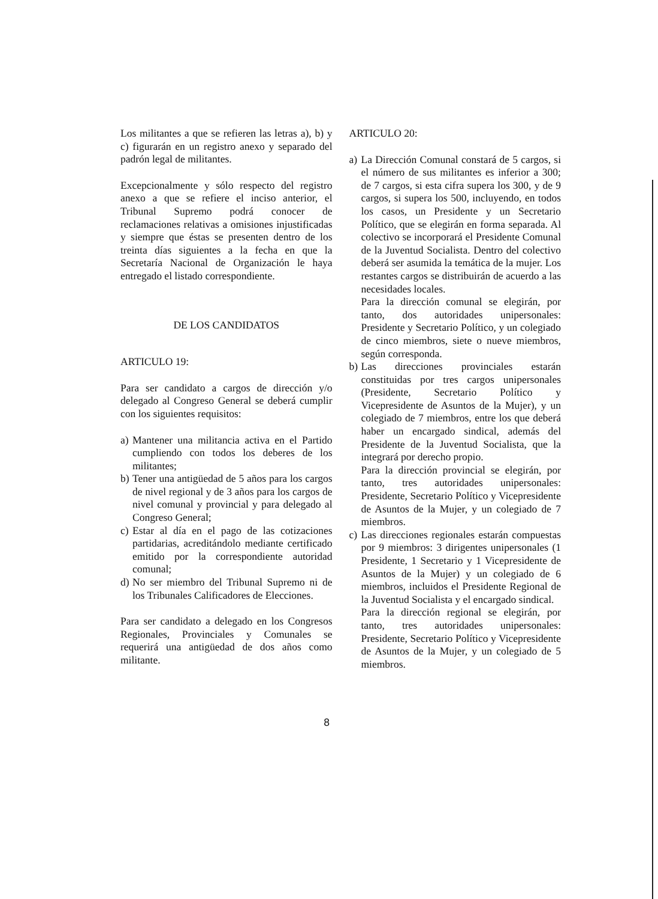Los militantes a que se refieren las letras a), b) y c) figurarán en un registro anexo y separado del padrón legal de militantes.
Excepcionalmente y sólo respecto del registro anexo a que se refiere el inciso anterior, el Tribunal Supremo podrá conocer de reclamaciones relativas a omisiones injustificadas y siempre que éstas se presenten dentro de los treinta días siguientes a la fecha en que la Secretaría Nacional de Organización le haya entregado el listado correspondiente.
DE LOS CANDIDATOS
ARTICULO 19:
Para ser candidato a cargos de dirección y/o delegado al Congreso General se deberá cumplir con los siguientes requisitos:
a) Mantener una militancia activa en el Partido cumpliendo con todos los deberes de los militantes;
b) Tener una antigüedad de 5 años para los cargos de nivel regional y de 3 años para los cargos de nivel comunal y provincial y para delegado al Congreso General;
c) Estar al día en el pago de las cotizaciones partidarias, acreditándolo mediante certificado emitido por la correspondiente autoridad comunal;
d) No ser miembro del Tribunal Supremo ni de los Tribunales Calificadores de Elecciones.
Para ser candidato a delegado en los Congresos Regionales, Provinciales y Comunales se requerirá una antigüedad de dos años como militante.
ARTICULO 20:
a) La Dirección Comunal constará de 5 cargos, si el número de sus militantes es inferior a 300; de 7 cargos, si esta cifra supera los 300, y de 9 cargos, si supera los 500, incluyendo, en todos los casos, un Presidente y un Secretario Político, que se elegirán en forma separada. Al colectivo se incorporará el Presidente Comunal de la Juventud Socialista. Dentro del colectivo deberá ser asumida la temática de la mujer. Los restantes cargos se distribuirán de acuerdo a las necesidades locales.
Para la dirección comunal se elegirán, por tanto, dos autoridades unipersonales: Presidente y Secretario Político, y un colegiado de cinco miembros, siete o nueve miembros, según corresponda.
b) Las direcciones provinciales estarán constituidas por tres cargos unipersonales (Presidente, Secretario Político y Vicepresidente de Asuntos de la Mujer), y un colegiado de 7 miembros, entre los que deberá haber un encargado sindical, además del Presidente de la Juventud Socialista, que la integrará por derecho propio.
Para la dirección provincial se elegirán, por tanto, tres autoridades unipersonales: Presidente, Secretario Político y Vicepresidente de Asuntos de la Mujer, y un colegiado de 7 miembros.
c) Las direcciones regionales estarán compuestas por 9 miembros: 3 dirigentes unipersonales (1 Presidente, 1 Secretario y 1 Vicepresidente de Asuntos de la Mujer) y un colegiado de 6 miembros, incluidos el Presidente Regional de la Juventud Socialista y el encargado sindical.
Para la dirección regional se elegirán, por tanto, tres autoridades unipersonales: Presidente, Secretario Político y Vicepresidente de Asuntos de la Mujer, y un colegiado de 5 miembros.
8